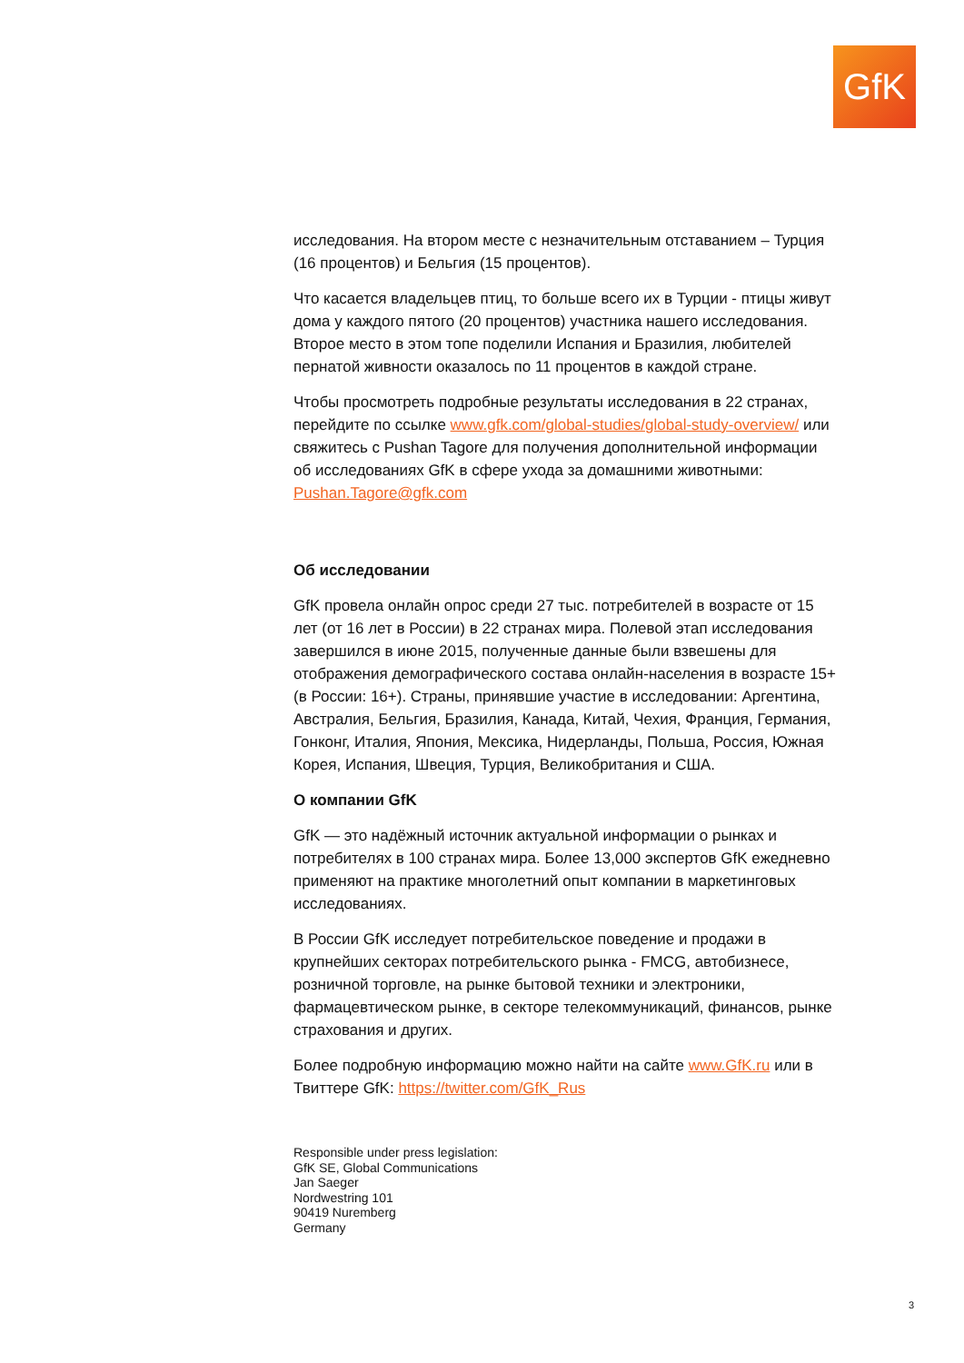GfK
исследования. На втором месте с незначительным отставанием – Турция (16 процентов) и Бельгия (15 процентов).
Что касается владельцев птиц, то больше всего их в Турции - птицы живут дома у каждого пятого (20 процентов) участника нашего исследования. Второе место в этом топе поделили Испания и Бразилия, любителей пернатой живности оказалось по 11 процентов в каждой стране.
Чтобы просмотреть подробные результаты исследования в 22 странах, перейдите по ссылке www.gfk.com/global-studies/global-study-overview/ или свяжитесь с Pushan Tagore для получения дополнительной информации об исследованиях GfK в сфере ухода за домашними животными: Pushan.Tagore@gfk.com
Об исследовании
GfK провела онлайн опрос среди 27 тыс. потребителей в возрасте от 15 лет (от 16 лет в России) в 22 странах мира. Полевой этап исследования завершился в июне 2015, полученные данные были взвешены для отображения демографического состава онлайн-населения в возрасте 15+ (в России: 16+). Страны, принявшие участие в исследовании: Аргентина, Австралия, Бельгия, Бразилия, Канада, Китай, Чехия, Франция, Германия, Гонконг, Италия, Япония, Мексика, Нидерланды, Польша, Россия, Южная Корея, Испания, Швеция, Турция, Великобритания и США.
О компании GfK
GfK — это надёжный источник актуальной информации о рынках и потребителях в 100 странах мира. Более 13,000 экспертов GfK ежедневно применяют на практике многолетний опыт компании в маркетинговых исследованиях.
В России GfK исследует потребительское поведение и продажи в крупнейших секторах потребительского рынка - FMCG, автобизнесе, розничной торговле, на рынке бытовой техники и электроники, фармацевтическом рынке, в секторе телекоммуникаций, финансов, рынке страхования и других.
Более подробную информацию можно найти на сайте www.GfK.ru или в Твиттере GfK: https://twitter.com/GfK_Rus
Responsible under press legislation:
GfK SE, Global Communications
Jan Saeger
Nordwestring 101
90419 Nuremberg
Germany
3